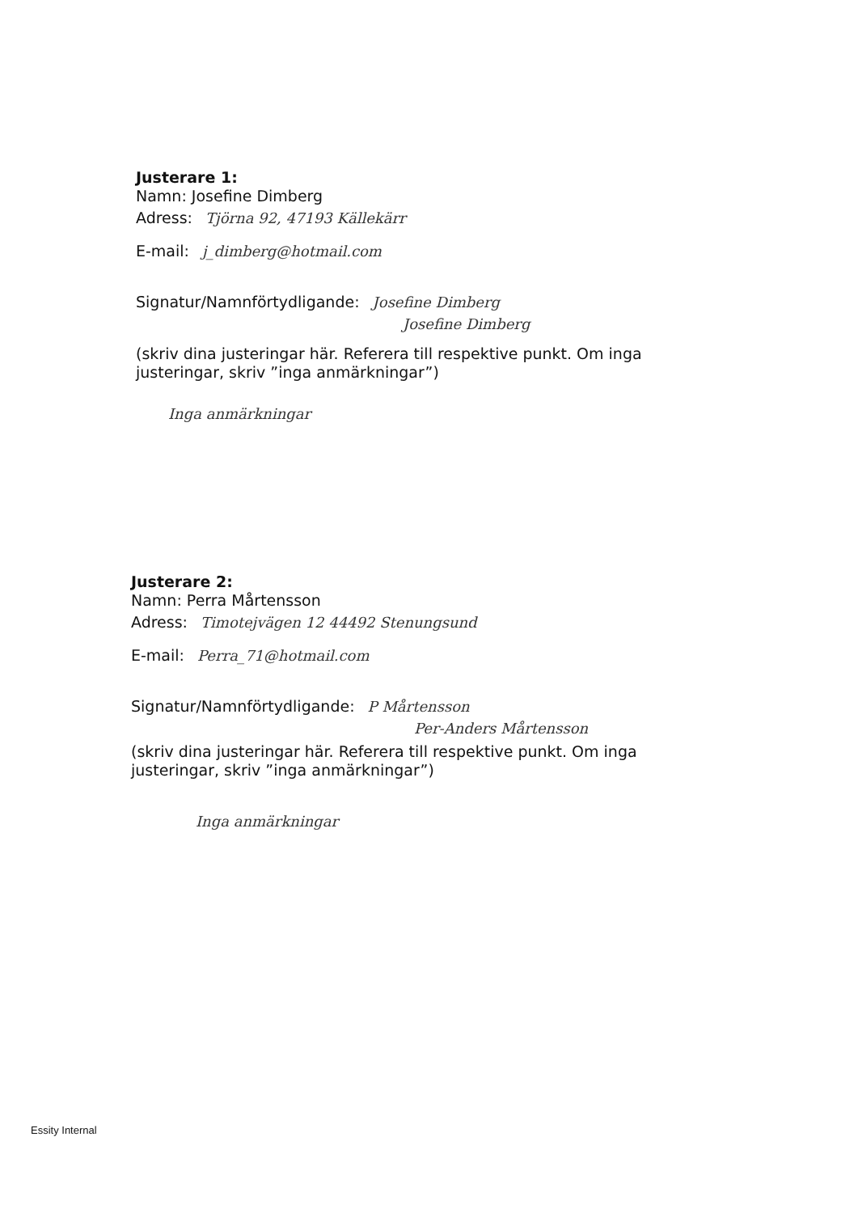Justerare 1:
Namn: Josefine Dimberg
Adress: Tjörna 92, 47193 Källekärr
E-mail: j_dimberg@hotmail.com
Signatur/Namnförtydligande: Josefine Dimberg
Josefine Dimberg
(skriv dina justeringar här. Referera till respektive punkt. Om inga justeringar, skriv ”inga anmärkningar”)
Inga anmärkningar
Justerare 2:
Namn: Perra Mårtensson
Adress: Timotejvägen 12 44492 Stenungsund
E-mail: Perra_71@hotmail.com
Signatur/Namnförtydligande: P Mårtensson
Per-Anders Mårtensson
(skriv dina justeringar här. Referera till respektive punkt. Om inga justeringar, skriv ”inga anmärkningar”)
Inga anmärkningar
Essity Internal